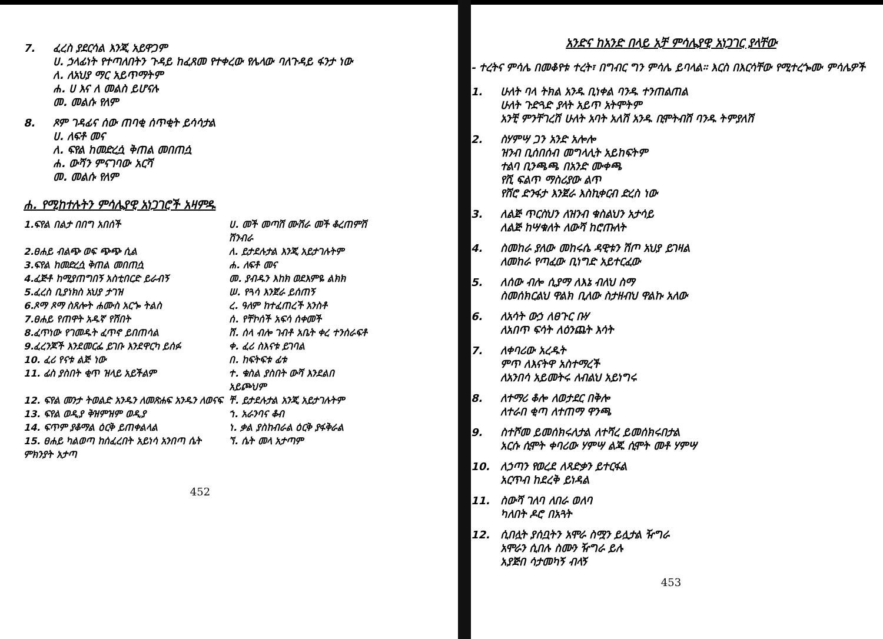7. ፈረስ ያደርሳል እንጂ አይዋጋም
ሀ. ኃላፊነት የተጣለበትን ጉዳይ ከፈጸመ የተቀረው የሌላው ባለጉዳይ ፋንታ ነው
ለ. ለአህያ ማር አይጥማትም
ሐ. ሀ እና ለ መልስ ይሆናሉ
መ. መልሱ የለም
8. ጾም ገዳፊና ሰው ጠባቂ ሰጥቂት ይሳሳታል
ሀ. ለፍቶ መና
ለ. ፍየል ከመድረሷ ቅጠል መበጠሷ
ሐ. ውሻን ምናገባው አርሻ
መ. መልሱ የለም
ሐ. የሚከተሉትን ምሳሌያዊ አነጋገሮች አዛምዱ
| 1.ፍየል በልታ በበግ አበሰች | ሀ. መች መጣሽ ሙሽራ መች ቆረጠምሽ ሽንብራ |
| 2.ፀሐይ ብልጭ ወፍ ጭጭ ሲል | ለ. ይታደሉታል እንጂ አይታገሉትም |
| 3.ፍየል ከመድረሷ ቅጠል መበጠሷ | ሐ. ለፍቶ መና |
| 4.ፈጅቶ ከሚያጠግበኝ አስቲበርድ ይራብኝ | መ. ያብዱን እከክ ወደእምዬ ልክክ |
| 5.ፈረስ ቢያነክስ አህያ ታገዝ | ሠ. የጓሳ እንጀራ ይሰጠኝ |
| 6.ጾማ ጾማ ስጸሎት ሐሙስ አርጐ ትልስ | ረ. ዓለም ከተፈጠረች አንስቶ |
| 7.ፀሐይ የጠዋት አዱኛ የሽበት | ሰ. የቸኮሰች አፍሳ ሰቀመች |
| 8.ፈጥነው የገመዱት ፈጥኖ ይበጠሳል | ሸ. ሰላ ብሎ ገብቶ አቤት ቀረ ተንሰራፍቶ |
| 9.ፈረንጆች እንደመርፌ ይገቡ እንደዋርካ ይሰፉ | ቀ. ፈሪ ስእናቱ ይገባል |
| 10. ፈሪ የናቱ ልጅ ነው | በ. ከፍትፍቱ ፊቱ |
| 11. ፊስ ያስበት ቂጥ ዝላይ አይችልም | ተ. ቁስል ያስበት ውሻ እንደልበ አይጮህም |
| 12. ፍየል መንታ ትወልድ አንዱን ለመጽሐፍ አንዱን ለወናፍ | ቸ. ይታደሉታል አንጂ አይታገሉትም |
| 13. ፍየል ወዲያ ቅዝምዝም ወዲያ | ኀ. አራንባና ቆብ |
| 14. ፍጥም ያቆማል ዕርቅ ይጠቀልላል | ነ. ቃል ያስከብራል ዕርቅ ያፋቅራል |
| 15. ፀሐይ ካልወጣ ከሰፈረበት አይነሳ አንበጣ ሴት ምክንያት አታጣ | ኘ. ሴት መላ አታጣም |
452
አንድና ከአንድ በላይ አቻ ምሳሌያዊ አነጋገር ያላቸው
- ተረትና ምሳሌ በመቆየቱ ተረት፣ በግብር ግን ምሳሌ ይባላል። እርስ በእርሳቸው የሚተረጐሙ ምሳሌዎች
1. ሁለት ባላ ትክል አንዱ ቢነቀል ባንዱ ተንጠልጠል
ሁለት ጉድጓድ ያላት አይጥ አትሞትም
አንቺ ምንቸገረሽ ሁለት አባት አለሽ አንዱ ቢሞትብሽ ባንዱ ትምያለሽ
2. ስሃምሣ ጋን አንድ አሎሎ
ዝንብ ቢሰበሰብ መግላሊት አይከፍትም
ተልባ ቢንጫጫ በአንድ ሙቀጫ
የሺ ፍልጥ ማስሪያው ልጥ
የሸሮ ድንፋታ እንጀራ እስኪቀርብ ድረስ ነው
3. ለልጅ ጥርስህን ለዝንብ ቁስልህን አታሳይ
ለልጅ ከሣቁለት ለውሻ ከሮጡለት
4. ስመከራ ያለው መከሩሴ ዳዊቱን ሽጦ አህያ ይገዛል
ለመከራ የጣፈው ቢነግድ አይተርፈው
5. ለሰው ብሎ ሲያማ ለእኔ ብለህ ስማ
ስመሰክርልህ ዋልክ ቢለው ስታዘብህ ዋልኩ አለው
6. ለአሳት ውኃ ለፀጉር ቡሃ
ለአበጥ ፍሳት ለዕንጨት እሳት
7. ለቀባሪው አረዱት
ምጥ ለእናትዋ አስተማረች
ለአንበሳ አይመትሩ ለብልህ አይነግሩ
8. ለተማሪ ቆሎ ለወታደር በቅሎ
ለተራበ ቂጣ ለተጠማ ዋንጫ
9. ስተሾመ ይመሰክሩለታል ለተሻረ ይመሰክሩበታል
አርሱ ሲሞት ቀባሪው ሃምሣ ልጁ ሲሞት መቶ ሃምሣ
10. ለኃጣን የወረደ ለጻድቃን ይተርፋል
አርጥብ ከደረቅ ይነዳል
11. ስውሻ ገለባ ለበራ ወለባ
ካለበት ዶሮ በአጓት
12. ሲበሏት ያሰቧትን አሞራ ስሟን ይሏታል ዥግራ
አሞራን ሲበሉ ስሙን ዥግራ ይሉ
አያጅበ ሳታመካኝ ብላኝ
453